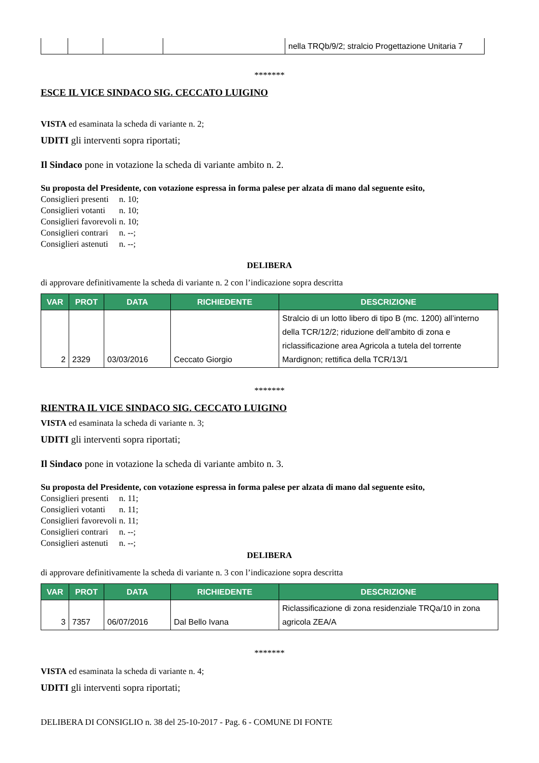| | | | | nella TRQb/9/2; stralcio Progettazione Unitaria 7 |
*******
ESCE IL VICE SINDACO SIG. CECCATO LUIGINO
VISTA ed esaminata la scheda di variante n. 2;
UDITI gli interventi sopra riportati;
Il Sindaco pone in votazione la scheda di variante ambito n. 2.
Su proposta del Presidente, con votazione espressa in forma palese per alzata di mano dal seguente esito,
| Consiglieri presenti | n. 10; |
| Consiglieri votanti | n. 10; |
| Consiglieri favorevoli | n. 10; |
| Consiglieri contrari | n. --; |
| Consiglieri astenuti | n. --; |
DELIBERA
di approvare definitivamente la scheda di variante n. 2 con l’indicazione sopra descritta
| VAR | PROT | DATA | RICHIEDENTE | DESCRIZIONE |
| --- | --- | --- | --- | --- |
| 2 | 2329 | 03/03/2016 | Ceccato Giorgio | Stralcio di un lotto libero di tipo B (mc. 1200) all’interno della TCR/12/2; riduzione dell’ambito di zona e riclassificazione area Agricola a tutela del torrente Mardignon; rettifica della TCR/13/1 |
*******
RIENTRA IL VICE SINDACO SIG. CECCATO LUIGINO
VISTA ed esaminata la scheda di variante n. 3;
UDITI gli interventi sopra riportati;
Il Sindaco pone in votazione la scheda di variante ambito n. 3.
Su proposta del Presidente, con votazione espressa in forma palese per alzata di mano dal seguente esito,
| Consiglieri presenti | n. 11; |
| Consiglieri votanti | n. 11; |
| Consiglieri favorevoli | n. 11; |
| Consiglieri contrari | n. --; |
| Consiglieri astenuti | n. --; |
DELIBERA
di approvare definitivamente la scheda di variante n. 3 con l’indicazione sopra descritta
| VAR | PROT | DATA | RICHIEDENTE | DESCRIZIONE |
| --- | --- | --- | --- | --- |
| 3 | 7357 | 06/07/2016 | Dal Bello Ivana | Riclassificazione di zona residenziale TRQa/10 in zona agricola ZEA/A |
*******
VISTA ed esaminata la scheda di variante n. 4;
UDITI gli interventi sopra riportati;
DELIBERA DI CONSIGLIO n. 38 del 25-10-2017 - Pag. 6 - COMUNE DI FONTE